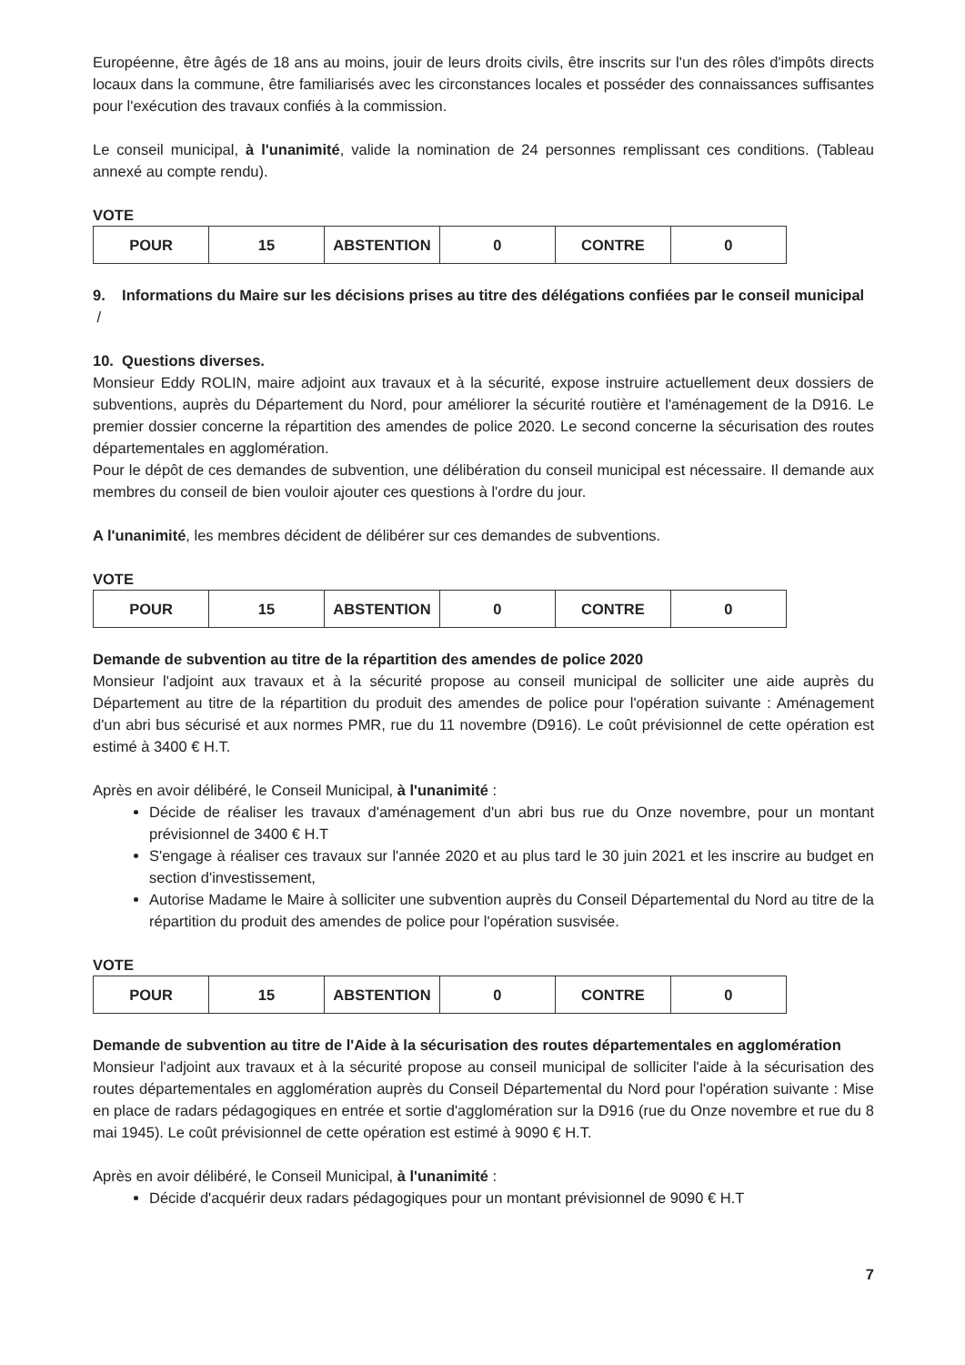Européenne, être âgés de 18 ans au moins, jouir de leurs droits civils, être inscrits sur l'un des rôles d'impôts directs locaux dans la commune, être familiarisés avec les circonstances locales et posséder des connaissances suffisantes pour l'exécution des travaux confiés à la commission.
Le conseil municipal, à l'unanimité, valide la nomination de 24 personnes remplissant ces conditions. (Tableau annexé au compte rendu).
VOTE
| POUR | 15 | ABSTENTION | 0 | CONTRE | 0 |
9. Informations du Maire sur les décisions prises au titre des délégations confiées par le conseil municipal
/
10. Questions diverses.
Monsieur Eddy ROLIN, maire adjoint aux travaux et à la sécurité, expose instruire actuellement deux dossiers de subventions, auprès du Département du Nord, pour améliorer la sécurité routière et l'aménagement de la D916. Le premier dossier concerne la répartition des amendes de police 2020. Le second concerne la sécurisation des routes départementales en agglomération.
Pour le dépôt de ces demandes de subvention, une délibération du conseil municipal est nécessaire. Il demande aux membres du conseil de bien vouloir ajouter ces questions à l'ordre du jour.
A l'unanimité, les membres décident de délibérer sur ces demandes de subventions.
VOTE
| POUR | 15 | ABSTENTION | 0 | CONTRE | 0 |
Demande de subvention au titre de la répartition des amendes de police 2020
Monsieur l'adjoint aux travaux et à la sécurité propose au conseil municipal de solliciter une aide auprès du Département au titre de la répartition du produit des amendes de police pour l'opération suivante : Aménagement d'un abri bus sécurisé et aux normes PMR, rue du 11 novembre (D916). Le coût prévisionnel de cette opération est estimé à 3400 € H.T.
Après en avoir délibéré, le Conseil Municipal, à l'unanimité :
Décide de réaliser les travaux d'aménagement d'un abri bus rue du Onze novembre, pour un montant prévisionnel de 3400 € H.T
S'engage à réaliser ces travaux sur l'année 2020 et au plus tard le 30 juin 2021 et les inscrire au budget en section d'investissement,
Autorise Madame le Maire à solliciter une subvention auprès du Conseil Départemental du Nord au titre de la répartition du produit des amendes de police pour l'opération susvisée.
VOTE
| POUR | 15 | ABSTENTION | 0 | CONTRE | 0 |
Demande de subvention au titre de l'Aide à la sécurisation des routes départementales en agglomération
Monsieur l'adjoint aux travaux et à la sécurité propose au conseil municipal de solliciter l'aide à la sécurisation des routes départementales en agglomération auprès du Conseil Départemental du Nord pour l'opération suivante : Mise en place de radars pédagogiques en entrée et sortie d'agglomération sur la D916 (rue du Onze novembre et rue du 8 mai 1945). Le coût prévisionnel de cette opération est estimé à 9090 € H.T.
Après en avoir délibéré, le Conseil Municipal, à l'unanimité :
Décide d'acquérir deux radars pédagogiques pour un montant prévisionnel de 9090 € H.T
7